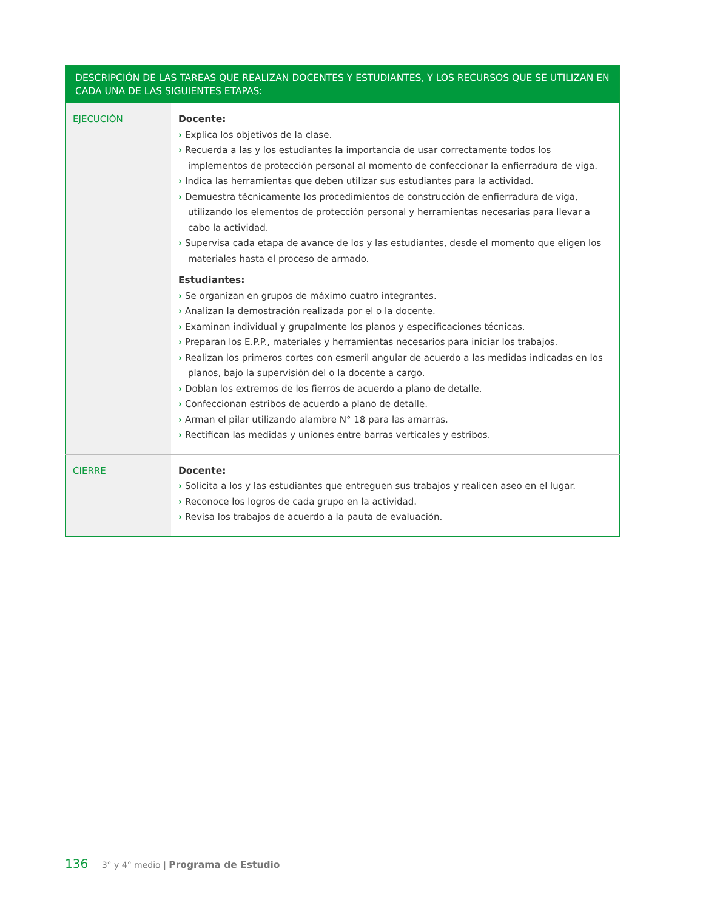| DESCRIPCIÓN DE LAS TAREAS QUE REALIZAN DOCENTES Y ESTUDIANTES, Y LOS RECURSOS QUE SE UTILIZAN EN CADA UNA DE LAS SIGUIENTES ETAPAS: | |
| --- | --- |
| EJECUCIÓN | Docente: › Explica los objetivos de la clase. › Recuerda a las y los estudiantes la importancia de usar correctamente todos los implementos de protección personal al momento de confeccionar la enfierradura de viga. › Indica las herramientas que deben utilizar sus estudiantes para la actividad. › Demuestra técnicamente los procedimientos de construcción de enfierradura de viga, utilizando los elementos de protección personal y herramientas necesarias para llevar a cabo la actividad. › Supervisa cada etapa de avance de los y las estudiantes, desde el momento que eligen los materiales hasta el proceso de armado. Estudiantes: › Se organizan en grupos de máximo cuatro integrantes. › Analizan la demostración realizada por el o la docente. › Examinan individual y grupalmente los planos y especificaciones técnicas. › Preparan los E.P.P., materiales y herramientas necesarios para iniciar los trabajos. › Realizan los primeros cortes con esmeril angular de acuerdo a las medidas indicadas en los planos, bajo la supervisión del o la docente a cargo. › Doblan los extremos de los fierros de acuerdo a plano de detalle. › Confeccionan estribos de acuerdo a plano de detalle. › Arman el pilar utilizando alambre N° 18 para las amarras. › Rectifican las medidas y uniones entre barras verticales y estribos. |
| CIERRE | Docente: › Solicita a los y las estudiantes que entreguen sus trabajos y realicen aseo en el lugar. › Reconoce los logros de cada grupo en la actividad. › Revisa los trabajos de acuerdo a la pauta de evaluación. |
136 3° y 4° medio | Programa de Estudio